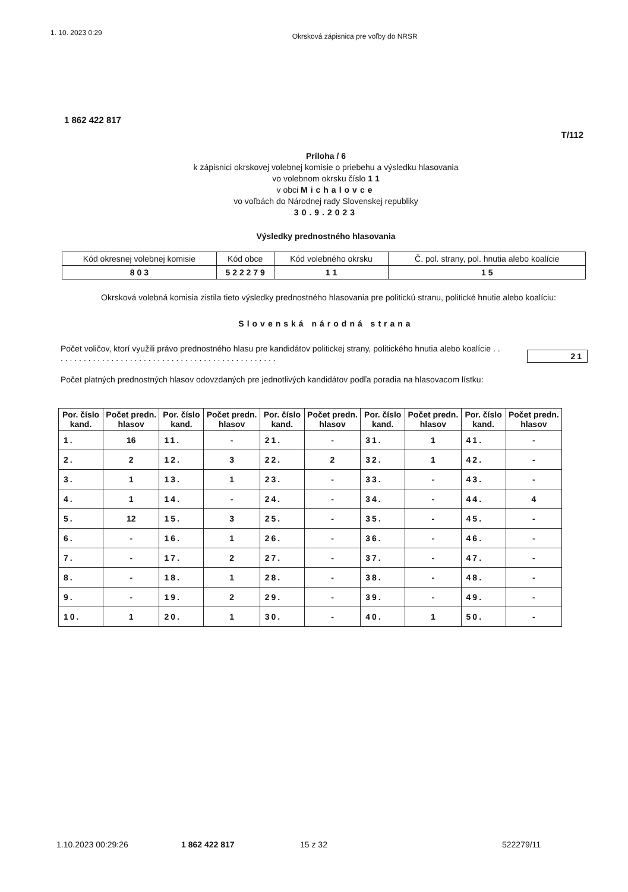1. 10. 2023 0:29 Okrsková zápisnica pre voľby do NRSR
1 862 422 817
T/112
Príloha / 6
k zápisnici okrskovej volebnej komisie o priebehu a výsledku hlasovania
vo volebnom okrsku číslo 1 1
v obci Michalovce
vo voľbách do Národnej rady Slovenskej republiky
30.9.2023
Výsledky prednostného hlasovania
| Kód okresnej volebnej komisie | Kód obce | Kód volebného okrsku | Č. pol. strany, pol. hnutia alebo koalície |
| 8 0 3 | 5 2 2 2 7 9 | 1 1 | 1 5 |
Okrsková volebná komisia zistila tieto výsledky prednostného hlasovania pre politickú stranu, politické hnutie alebo koalíciu:
Slovenská národná strana
Počet voličov, ktorí využili právo prednostného hlasu pre kandidátov politickej strany, politického hnutia alebo koalície . . . . . . . . . . . . . . . . . . . . . . . . . . . . . . . . . . . . . . . . . . . . . . . . .
21
Počet platných prednostných hlasov odovzdaných pre jednotlivých kandidátov podľa poradia na hlasovacom lístku:
| Por. číslo kand. | Počet predn. hlasov | Por. číslo kand. | Počet predn. hlasov | Por. číslo kand. | Počet predn. hlasov | Por. číslo kand. | Počet predn. hlasov | Por. číslo kand. | Počet predn. hlasov |
| --- | --- | --- | --- | --- | --- | --- | --- | --- | --- |
| 1. | 16 | 11. | - | 21. | - | 31. | 1 | 41. | - |
| 2. | 2 | 12. | 3 | 22. | 2 | 32. | 1 | 42. | - |
| 3. | 1 | 13. | 1 | 23. | - | 33. | - | 43. | - |
| 4. | 1 | 14. | - | 24. | - | 34. | - | 44. | 4 |
| 5. | 12 | 15. | 3 | 25. | - | 35. | - | 45. | - |
| 6. | - | 16. | 1 | 26. | - | 36. | - | 46. | - |
| 7. | - | 17. | 2 | 27. | - | 37. | - | 47. | - |
| 8. | - | 18. | 1 | 28. | - | 38. | - | 48. | - |
| 9. | - | 19. | 2 | 29. | - | 39. | - | 49. | - |
| 10. | 1 | 20. | 1 | 30. | - | 40. | 1 | 50. | - |
1.10.2023 00:29:26 1 862 422 817 15 z 32 522279/11